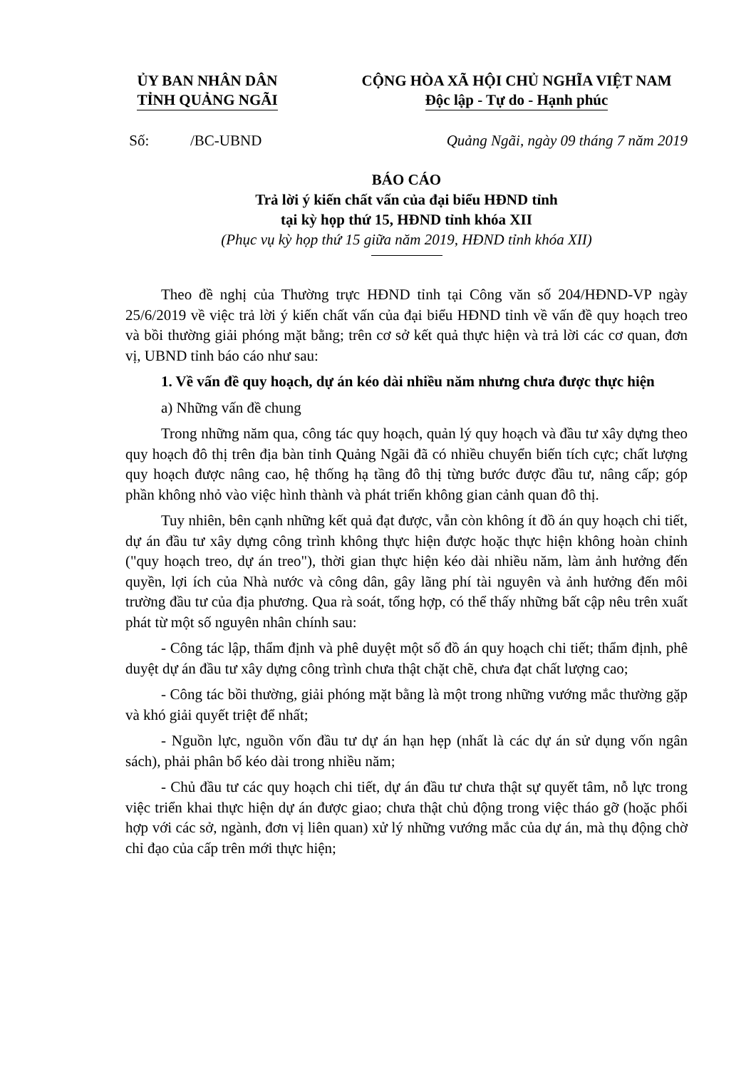ỦY BAN NHÂN DÂN
TỈNH QUẢNG NGÃI
CỘNG HÒA XÃ HỘI CHỦ NGHĨA VIỆT NAM
Độc lập - Tự do - Hạnh phúc
Số: /BC-UBND Quảng Ngãi, ngày 09 tháng 7 năm 2019
BÁO CÁO
Trả lời ý kiến chất vấn của đại biểu HĐND tỉnh
tại kỳ họp thứ 15, HĐND tỉnh khóa XII
(Phục vụ kỳ họp thứ 15 giữa năm 2019, HĐND tỉnh khóa XII)
Theo đề nghị của Thường trực HĐND tỉnh tại Công văn số 204/HĐND-VP ngày 25/6/2019 về việc trả lời ý kiến chất vấn của đại biểu HĐND tỉnh về vấn đề quy hoạch treo và bồi thường giải phóng mặt bằng; trên cơ sở kết quả thực hiện và trả lời các cơ quan, đơn vị, UBND tỉnh báo cáo như sau:
1. Về vấn đề quy hoạch, dự án kéo dài nhiều năm nhưng chưa được thực hiện
a) Những vấn đề chung
Trong những năm qua, công tác quy hoạch, quản lý quy hoạch và đầu tư xây dựng theo quy hoạch đô thị trên địa bàn tỉnh Quảng Ngãi đã có nhiều chuyển biến tích cực; chất lượng quy hoạch được nâng cao, hệ thống hạ tầng đô thị từng bước được đầu tư, nâng cấp; góp phần không nhỏ vào việc hình thành và phát triển không gian cảnh quan đô thị.
Tuy nhiên, bên cạnh những kết quả đạt được, vẫn còn không ít đồ án quy hoạch chi tiết, dự án đầu tư xây dựng công trình không thực hiện được hoặc thực hiện không hoàn chỉnh ("quy hoạch treo, dự án treo"), thời gian thực hiện kéo dài nhiều năm, làm ảnh hưởng đến quyền, lợi ích của Nhà nước và công dân, gây lãng phí tài nguyên và ảnh hưởng đến môi trường đầu tư của địa phương. Qua rà soát, tổng hợp, có thể thấy những bất cập nêu trên xuất phát từ một số nguyên nhân chính sau:
- Công tác lập, thẩm định và phê duyệt một số đồ án quy hoạch chi tiết; thẩm định, phê duyệt dự án đầu tư xây dựng công trình chưa thật chặt chẽ, chưa đạt chất lượng cao;
- Công tác bồi thường, giải phóng mặt bằng là một trong những vướng mắc thường gặp và khó giải quyết triệt để nhất;
- Nguồn lực, nguồn vốn đầu tư dự án hạn hẹp (nhất là các dự án sử dụng vốn ngân sách), phải phân bổ kéo dài trong nhiều năm;
- Chủ đầu tư các quy hoạch chi tiết, dự án đầu tư chưa thật sự quyết tâm, nỗ lực trong việc triển khai thực hiện dự án được giao; chưa thật chủ động trong việc tháo gỡ (hoặc phối hợp với các sở, ngành, đơn vị liên quan) xử lý những vướng mắc của dự án, mà thụ động chờ chỉ đạo của cấp trên mới thực hiện;